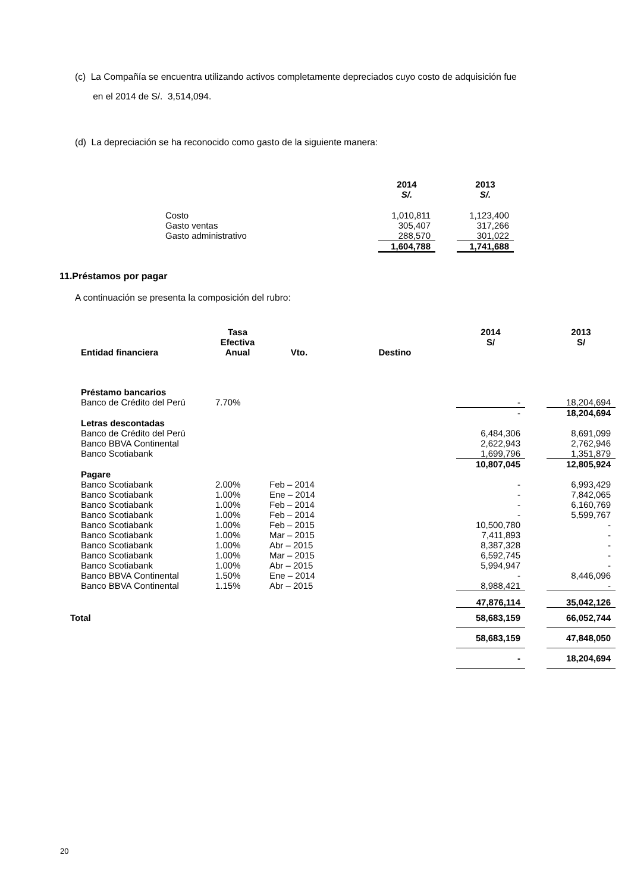(c) La Compañía se encuentra utilizando activos completamente depreciados cuyo costo de adquisición fue
en el 2014 de S/. 3,514,094.
(d) La depreciación se ha reconocido como gasto de la siguiente manera:
| | 2014 S/. | | 2013 S/. |
| --- | --- | --- | --- |
| Costo | 1,010,811 | | 1,123,400 |
| Gasto ventas | 305,407 | | 317,266 |
| Gasto administrativo | 288,570 | | 301,022 |
| | 1,604,788 | | 1,741,688 |
11.Préstamos por pagar
A continuación se presenta la composición del rubro:
| Entidad financiera | Tasa Efectiva Anual | Vto. | Destino | 2014 S/ | | 2013 S/ |
| --- | --- | --- | --- | --- | --- | --- |
| Préstamo bancarios | | | | | | |
| Banco de Crédito del Perú | 7.70% | | | - | | 18,204,694 |
| | | | | - | | 18,204,694 |
| Letras descontadas | | | | | | |
| Banco de Crédito del Perú | | | | 6,484,306 | | 8,691,099 |
| Banco BBVA Continental | | | | 2,622,943 | | 2,762,946 |
| Banco Scotiabank | | | | 1,699,796 | | 1,351,879 |
| | | | | 10,807,045 | | 12,805,924 |
| Pagare | | | | | | |
| Banco Scotiabank | 2.00% | Feb – 2014 | | - | | 6,993,429 |
| Banco Scotiabank | 1.00% | Ene – 2014 | | - | | 7,842,065 |
| Banco Scotiabank | 1.00% | Feb – 2014 | | - | | 6,160,769 |
| Banco Scotiabank | 1.00% | Feb – 2014 | | - | | 5,599,767 |
| Banco Scotiabank | 1.00% | Feb – 2015 | | 10,500,780 | | - |
| Banco Scotiabank | 1.00% | Mar – 2015 | | 7,411,893 | | - |
| Banco Scotiabank | 1.00% | Abr – 2015 | | 8,387,328 | | - |
| Banco Scotiabank | 1.00% | Mar – 2015 | | 6,592,745 | | - |
| Banco Scotiabank | 1.00% | Abr – 2015 | | 5,994,947 | | - |
| Banco BBVA Continental | 1.50% | Ene – 2014 | | - | | 8,446,096 |
| Banco BBVA Continental | 1.15% | Abr – 2015 | | 8,988,421 | | - |
| | | | | 47,876,114 | | 35,042,126 |
| Total | | | | 58,683,159 | | 66,052,744 |
| | | | | 58,683,159 | | 47,848,050 |
| | | | | - | | 18,204,694 |
20